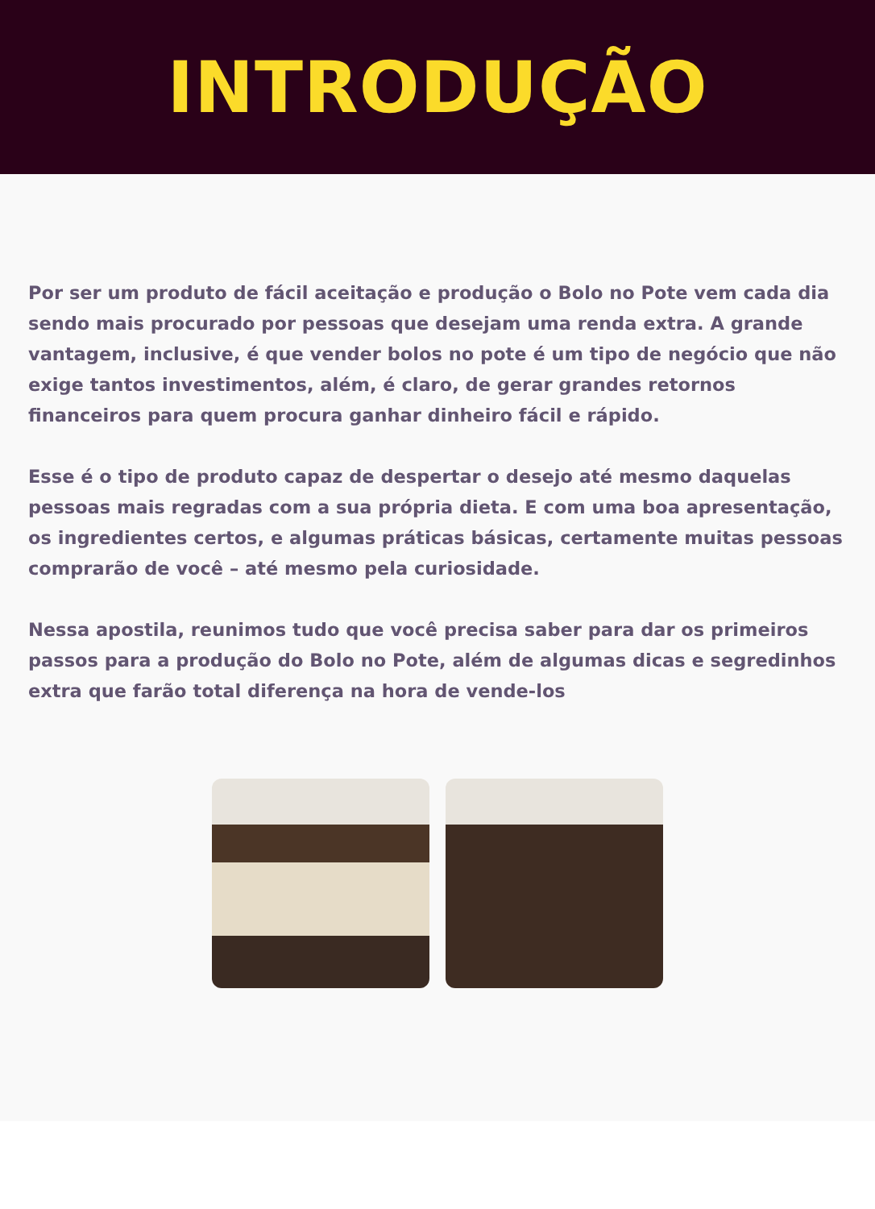INTRODUÇÃO
Por ser um produto de fácil aceitação e produção o Bolo no Pote vem cada dia sendo mais procurado por pessoas que desejam uma renda extra. A grande vantagem, inclusive, é que vender bolos no pote é um tipo de negócio que não exige tantos investimentos, além, é claro, de gerar grandes retornos financeiros para quem procura ganhar dinheiro fácil e rápido.
Esse é o tipo de produto capaz de despertar o desejo até mesmo daquelas pessoas mais regradas com a sua própria dieta. E com uma boa apresentação, os ingredientes certos, e algumas práticas básicas, certamente muitas pessoas comprarão de você – até mesmo pela curiosidade.
Nessa apostila, reunimos tudo que você precisa saber para dar os primeiros passos para a produção do Bolo no Pote, além de algumas dicas e segredinhos extra que farão total diferença na hora de vende-los